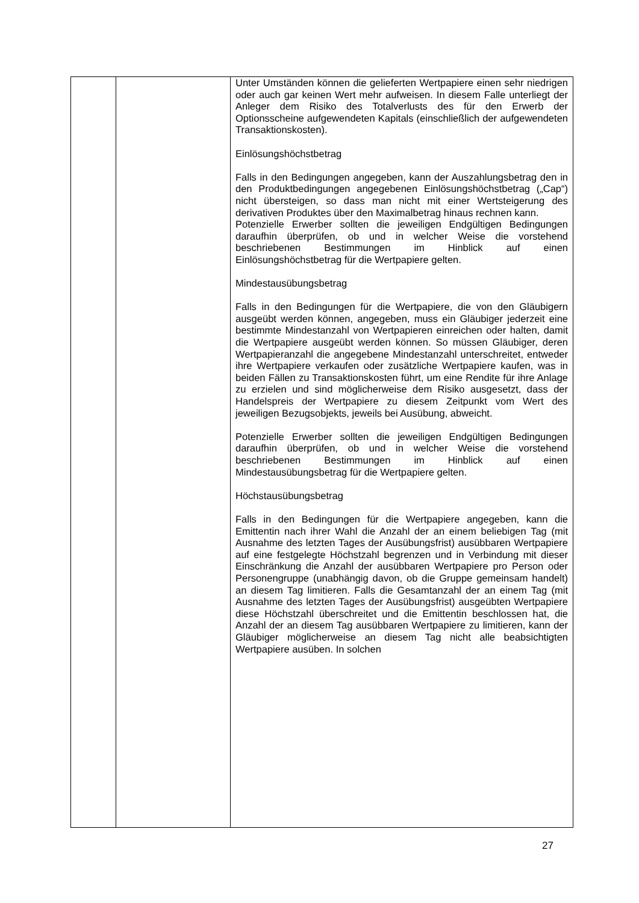| | | Unter Umständen können die gelieferten Wertpapiere einen sehr niedrigen oder auch gar keinen Wert mehr aufweisen. In diesem Falle unterliegt der Anleger dem Risiko des Totalverlusts des für den Erwerb der Optionsscheine aufgewendeten Kapitals (einschließlich der aufgewendeten Transaktionskosten). Einlösungshöchstbetrag Falls in den Bedingungen angegeben, kann der Auszahlungs­betrag den in den Produktbedingungen angegebenen Einlösungshöchstbetrag („Cap“) nicht übersteigen, so dass man nicht mit einer Wertsteigerung des derivativen Produktes über den Maximalbetrag hinaus rechnen kann. Potenzielle Erwerber sollten die jeweiligen Endgültigen Bedingungen daraufhin überprüfen, ob und in welcher Weise die vorstehend beschriebenen Bestimmungen im Hinblick auf einen Einlösungshöchstbetrag für die Wertpapiere gelten. Mindestausübungsbetrag Falls in den Bedingungen für die Wertpapiere, die von den Gläubigern ausgeübt werden können, angegeben, muss ein Gläubiger jederzeit eine bestimmte Mindestanzahl von Wert­papieren einreichen oder halten, damit die Wertpapiere ausgeübt werden können. So müssen Gläubiger, deren Wertpapieranzahl die angegebene Mindestanzahl unterschreitet, entweder ihre Wertpapiere verkaufen oder zusätzliche Wertpapiere kaufen, was in beiden Fällen zu Transaktionskosten führt, um eine Rendite für ihre Anlage zu erzielen und sind möglicherweise dem Risiko ausgesetzt, dass der Handelspreis der Wertpapiere zu diesem Zeitpunkt vom Wert des jeweiligen Bezugsobjekts, jeweils bei Ausübung, abweicht. Potenzielle Erwerber sollten die jeweiligen Endgültigen Bedingungen daraufhin überprüfen, ob und in welcher Weise die vorstehend beschriebenen Bestimmungen im Hinblick auf einen Mindestausübungsbetrag für die Wertpapiere gelten. Höchstausübungsbetrag Falls in den Bedingungen für die Wertpapiere angegeben, kann die Emittentin nach ihrer Wahl die Anzahl der an einem beliebigen Tag (mit Ausnahme des letzten Tages der Ausübungsfrist) ausübbaren Wertpapiere auf eine festgelegte Höchstzahl begrenzen und in Verbindung mit dieser Einschränkung die Anzahl der ausübbaren Wertpapiere pro Person oder Personengruppe (unabhängig davon, ob die Gruppe gemeinsam handelt) an diesem Tag limitieren. Falls die Gesamtanzahl der an einem Tag (mit Ausnahme des letzten Tages der Ausübungsfrist) ausgeübten Wertpapiere diese Höchstzahl überschreitet und die Emittentin beschlossen hat, die Anzahl der an diesem Tag ausübbaren Wertpapiere zu limitieren, kann der Gläubiger möglicherweise an diesem Tag nicht alle beabsichtigten Wertpapiere ausüben. In solchen |
27